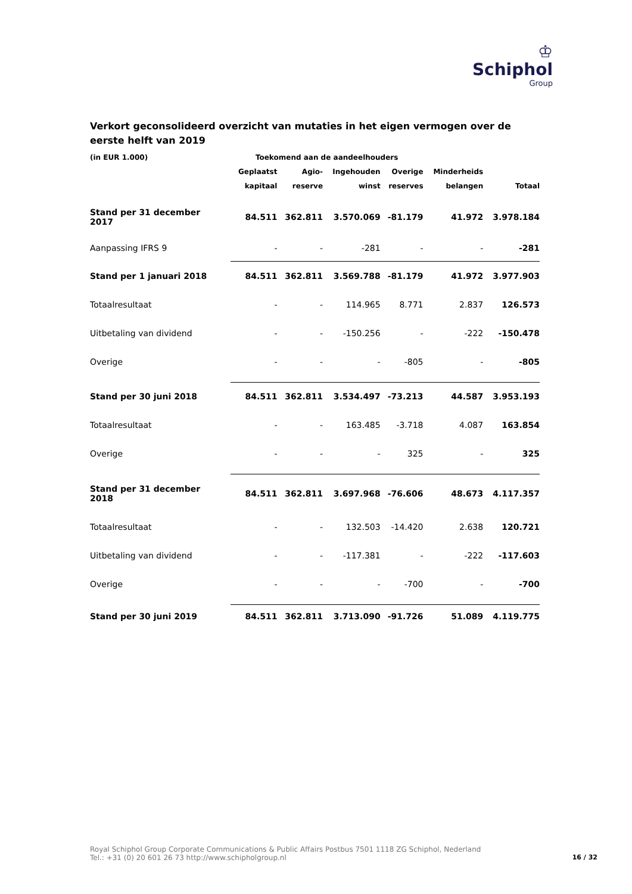♔
Schiphol
Group
Verkort geconsolideerd overzicht van mutaties in het eigen vermogen over de eerste helft van 2019
| (in EUR 1.000) | Toekomend aan de aandeelhouders | | | | | |
| --- | --- | --- | --- | --- | --- | --- |
| | Geplaatst | Agio- | Ingehouden | Overige | Minderheids | |
| | kapitaal | reserve | winst | reserves | belangen | Totaal |
| Stand per 31 december 2017 | 84.511 | 362.811 | 3.570.069 | -81.179 | 41.972 | 3.978.184 |
| Aanpassing IFRS 9 | - | - | -281 | - | - | -281 |
| Stand per 1 januari 2018 | 84.511 | 362.811 | 3.569.788 | -81.179 | 41.972 | 3.977.903 |
| Totaalresultaat | - | - | 114.965 | 8.771 | 2.837 | 126.573 |
| Uitbetaling van dividend | - | - | -150.256 | - | -222 | -150.478 |
| Overige | - | - | - | -805 | - | -805 |
| Stand per 30 juni 2018 | 84.511 | 362.811 | 3.534.497 | -73.213 | 44.587 | 3.953.193 |
| Totaalresultaat | - | - | 163.485 | -3.718 | 4.087 | 163.854 |
| Overige | - | - | - | 325 | - | 325 |
| Stand per 31 december 2018 | 84.511 | 362.811 | 3.697.968 | -76.606 | 48.673 | 4.117.357 |
| Totaalresultaat | - | - | 132.503 | -14.420 | 2.638 | 120.721 |
| Uitbetaling van dividend | - | - | -117.381 | - | -222 | -117.603 |
| Overige | - | - | - | -700 | - | -700 |
| Stand per 30 juni 2019 | 84.511 | 362.811 | 3.713.090 | -91.726 | 51.089 | 4.119.775 |
Royal Schiphol Group Corporate Communications & Public Affairs Postbus 7501 1118 ZG Schiphol, Nederland
Tel.: +31 (0) 20 601 26 73 http://www.schipholgroup.nl
16 / 32